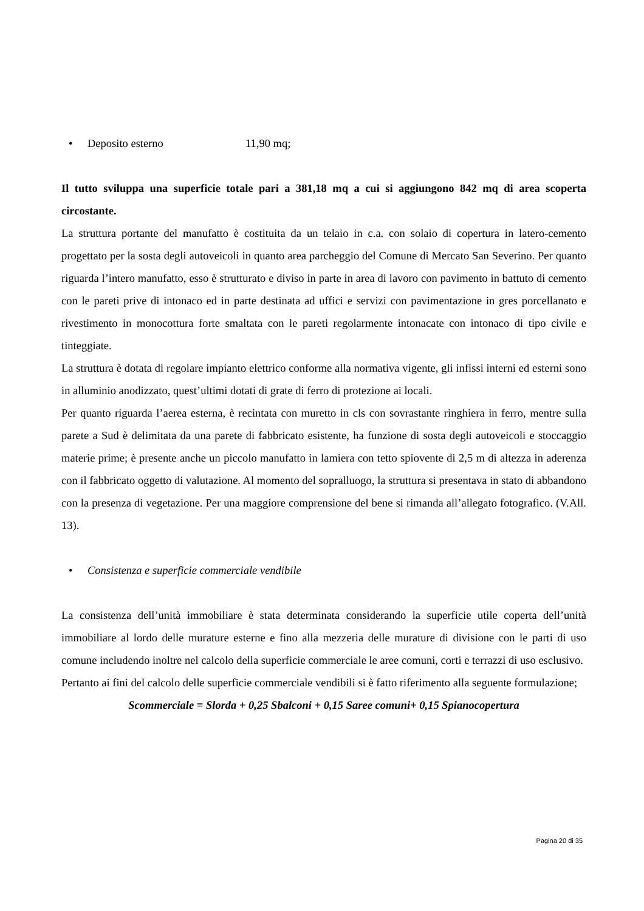• Deposito esterno 11,90 mq;
Il tutto sviluppa una superficie totale pari a 381,18 mq a cui si aggiungono 842 mq di area scoperta circostante.
La struttura portante del manufatto è costituita da un telaio in c.a. con solaio di copertura in latero-cemento progettato per la sosta degli autoveicoli in quanto area parcheggio del Comune di Mercato San Severino. Per quanto riguarda l’intero manufatto, esso è strutturato e diviso in parte in area di lavoro con pavimento in battuto di cemento con le pareti prive di intonaco ed in parte destinata ad uffici e servizi con pavimentazione in gres porcellanato e rivestimento in monocottura forte smaltata con le pareti regolarmente intonacate con intonaco di tipo civile e tinteggiate.
La struttura è dotata di regolare impianto elettrico conforme alla normativa vigente, gli infissi interni ed esterni sono in alluminio anodizzato, quest’ultimi dotati di grate di ferro di protezione ai locali.
Per quanto riguarda l’aerea esterna, è recintata con muretto in cls con sovrastante ringhiera in ferro, mentre sulla parete a Sud è delimitata da una parete di fabbricato esistente, ha funzione di sosta degli autoveicoli e stoccaggio materie prime; è presente anche un piccolo manufatto in lamiera con tetto spiovente di 2,5 m di altezza in aderenza con il fabbricato oggetto di valutazione. Al momento del sopralluogo, la struttura si presentava in stato di abbandono con la presenza di vegetazione. Per una maggiore comprensione del bene si rimanda all’allegato fotografico. (V.All. 13).
• Consistenza e superficie commerciale vendibile
La consistenza dell’unità immobiliare è stata determinata considerando la superficie utile coperta dell’unità immobiliare al lordo delle murature esterne e fino alla mezzeria delle murature di divisione con le parti di uso comune includendo inoltre nel calcolo della superficie commerciale le aree comuni, corti e terrazzi di uso esclusivo.
Pertanto ai fini del calcolo delle superficie commerciale vendibili si è fatto riferimento alla seguente formulazione;
Scommerciale = Slorda + 0,25 Sbalconi + 0,15 Saree comuni+ 0,15 Spianocopertura
Pagina 20 di 35